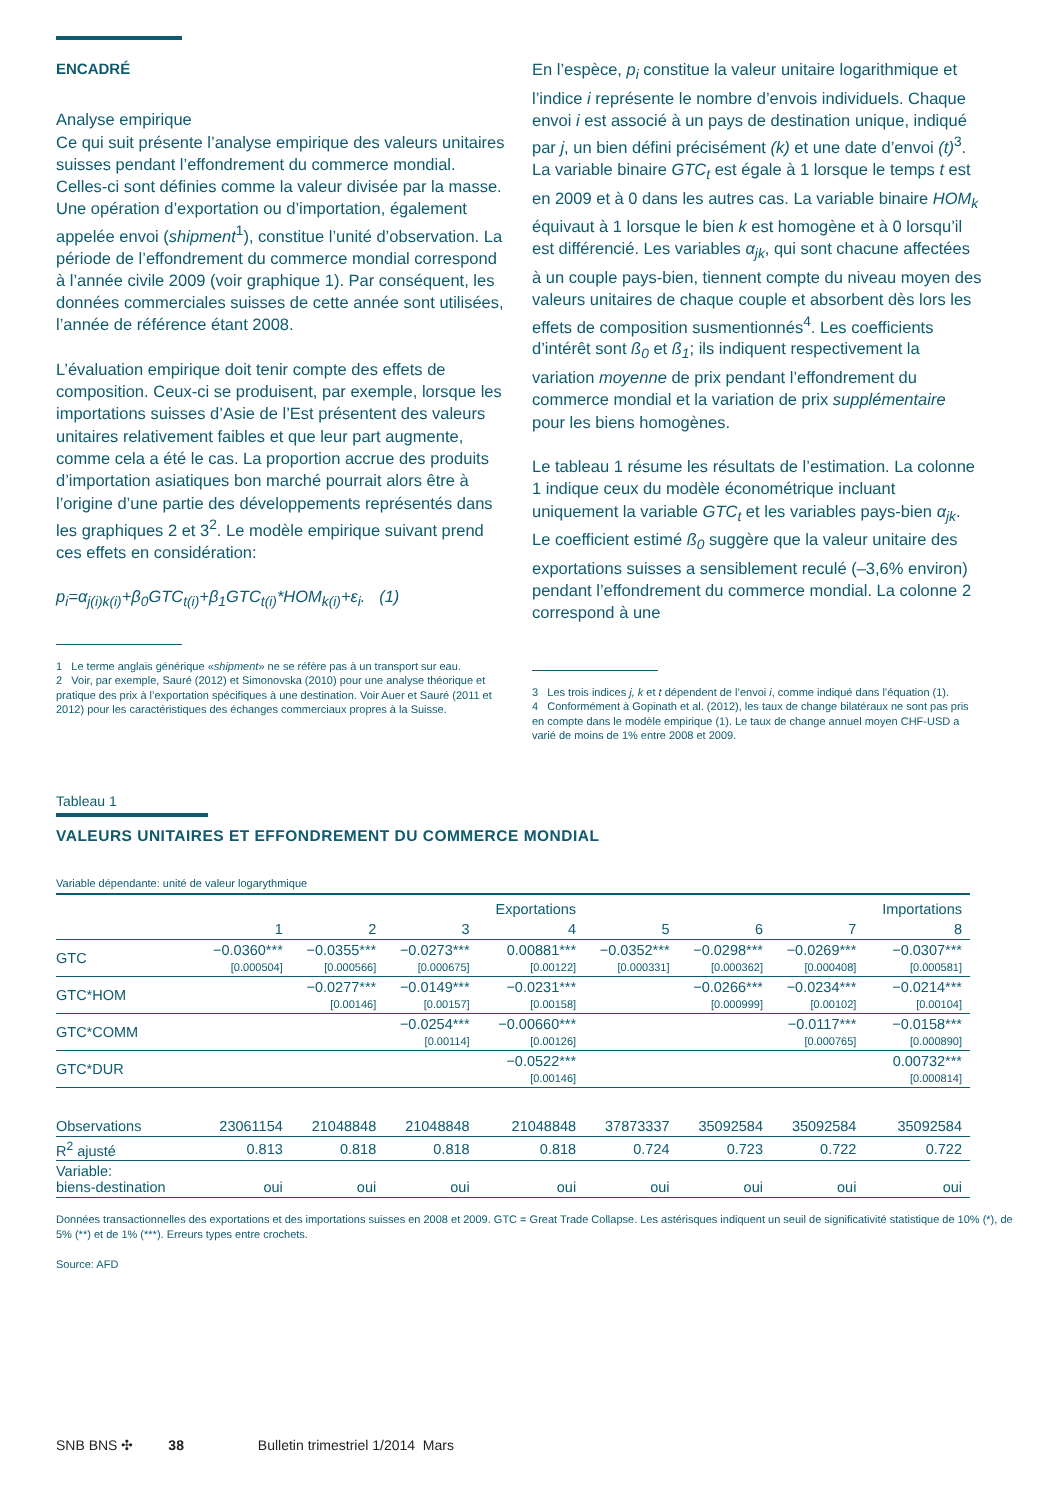ENCADRÉ
Analyse empirique
Ce qui suit présente l’analyse empirique des valeurs unitaires suisses pendant l’effondrement du commerce mondial. Celles-ci sont définies comme la valeur divisée par la masse. Une opération d’exportation ou d’importation, également appelée envoi (shipment<sup>1</sup>), constitue l’unité d’observation. La période de l’effondrement du commerce mondial correspond à l’année civile 2009 (voir graphique 1). Par conséquent, les données commerciales suisses de cette année sont utilisées, l’année de référence étant 2008.
L’évaluation empirique doit tenir compte des effets de composition. Ceux-ci se produisent, par exemple, lorsque les importations suisses d’Asie de l’Est présentent des valeurs unitaires relativement faibles et que leur part augmente, comme cela a été le cas. La proportion accrue des produits d’importation asiatiques bon marché pourrait alors être à l’origine d’une partie des développements représentés dans les graphiques 2 et 3<sup>2</sup>. Le modèle empirique suivant prend ces effets en considération:
p<sub>i</sub>=α<sub>j(i)k(i)</sub>+β<sub>0</sub>GTC<sub>t(i)</sub>+β<sub>1</sub>GTC<sub>t(i)</sub>*HOM<sub>k(i)</sub>+ε<sub>i</sub>. (1)
1 Le terme anglais générique «shipment» ne se réfère pas à un transport sur eau.
2 Voir, par exemple, Sauré (2012) et Simonovska (2010) pour une analyse théorique et pratique des prix à l’exportation spécifiques à une destination. Voir Auer et Sauré (2011 et 2012) pour les caractéristiques des échanges commerciaux propres à la Suisse.
En l’espèce, p<sub>i</sub> constitue la valeur unitaire logarithmique et l’indice i représente le nombre d’envois individuels. Chaque envoi i est associé à un pays de destination unique, indiqué par j, un bien défini précisément (k) et une date d’envoi (t)<sup>3</sup>. La variable binaire GTC<sub>t</sub> est égale à 1 lorsque le temps t est en 2009 et à 0 dans les autres cas. La variable binaire HOM<sub>k</sub> équivaut à 1 lorsque le bien k est homogène et à 0 lorsqu’il est différencié. Les variables α<sub>jk</sub>, qui sont chacune affectées à un couple pays-bien, tiennent compte du niveau moyen des valeurs unitaires de chaque couple et absorbent dès lors les effets de composition susmentionnés<sup>4</sup>. Les coefficients d’intérêt sont ß<sub>0</sub> et ß<sub>1</sub>; ils indiquent respectivement la variation moyenne de prix pendant l’effondrement du commerce mondial et la variation de prix supplémentaire pour les biens homogènes.
Le tableau 1 résume les résultats de l’estimation. La colonne 1 indique ceux du modèle économétrique incluant uniquement la variable GTC<sub>t</sub> et les variables pays-bien α<sub>jk</sub>. Le coefficient estimé ß<sub>0</sub> suggère que la valeur unitaire des exportations suisses a sensiblement reculé (–3,6% environ) pendant l’effondrement du commerce mondial. La colonne 2 correspond à une
3 Les trois indices j, k et t dépendent de l’envoi i, comme indiqué dans l’équation (1).
4 Conformément à Gopinath et al. (2012), les taux de change bilatéraux ne sont pas pris en compte dans le modèle empirique (1). Le taux de change annuel moyen CHF-USD a varié de moins de 1% entre 2008 et 2009.
Tableau 1
VALEURS UNITAIRES ET EFFONDREMENT DU COMMERCE MONDIAL
Variable dépendante: unité de valeur logarythmique
| | | | | Exportations | | | | Importations |
| | 1 | 2 | 3 | 4 | 5 | 6 | 7 | 8 |
| GTC | −0.0360*** [0.000504] | −0.0355*** [0.000566] | −0.0273*** [0.000675] | 0.00881*** [0.00122] | −0.0352*** [0.000331] | −0.0298*** [0.000362] | −0.0269*** [0.000408] | −0.0307*** [0.000581] |
| GTC*HOM | | −0.0277*** [0.00146] | −0.0149*** [0.00157] | −0.0231*** [0.00158] | | −0.0266*** [0.000999] | −0.0234*** [0.00102] | −0.0214*** [0.00104] |
| GTC*COMM | | | −0.0254*** [0.00114] | −0.00660*** [0.00126] | | | −0.0117*** [0.000765] | −0.0158*** [0.000890] |
| GTC*DUR | | | | −0.0522*** [0.00146] | | | | 0.00732*** [0.000814] |
| Observations | 23061154 | 21048848 | 21048848 | 21048848 | 37873337 | 35092584 | 35092584 | 35092584 |
| R<sup>2</sup> ajusté | 0.813 | 0.818 | 0.818 | 0.818 | 0.724 | 0.723 | 0.722 | 0.722 |
| Variable: biens-destination | oui | oui | oui | oui | oui | oui | oui | oui |
Données transactionnelles des exportations et des importations suisses en 2008 et 2009. GTC = Great Trade Collapse. Les astérisques indiquent un seuil de significativité statistique de 10% (*), de 5% (**) et de 1% (***). Erreurs types entre crochets.
Source: AFD
SNB BNS ✣ 38 Bulletin trimestriel 1/2014 Mars